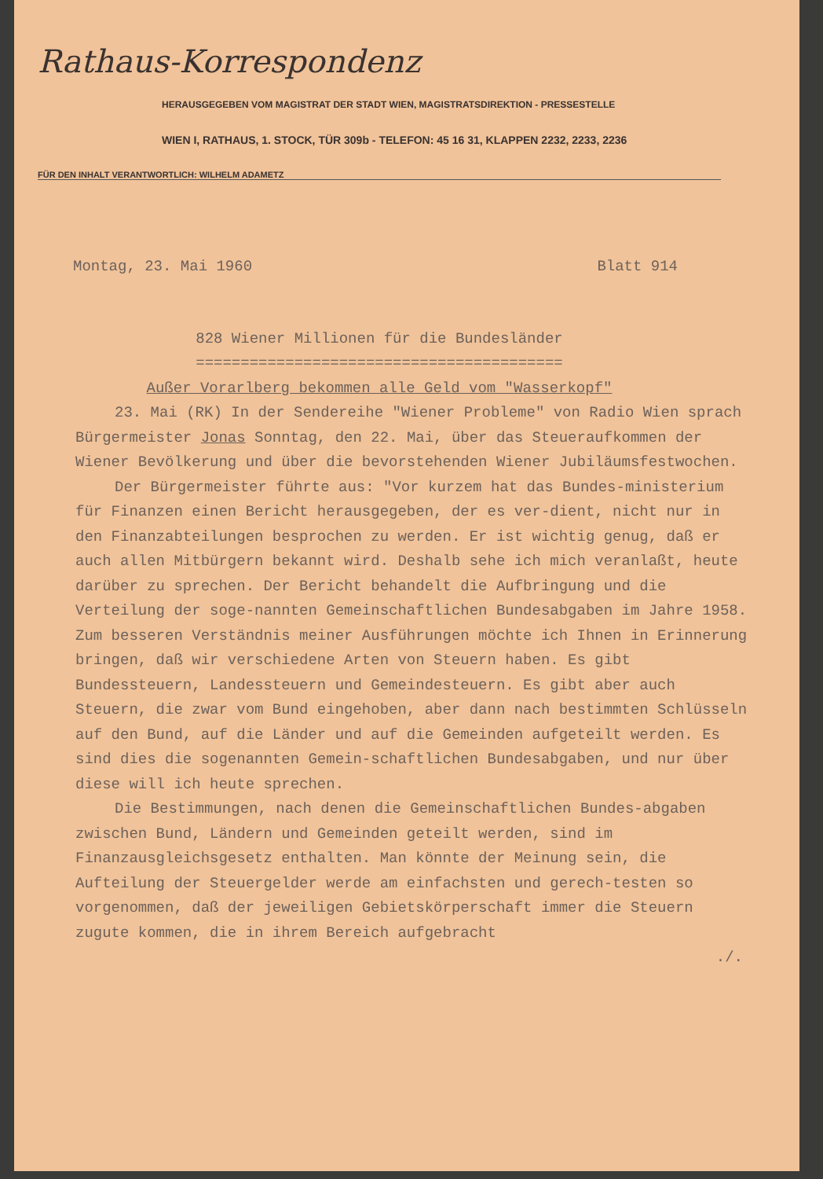Rathaus-Korrespondenz
HERAUSGEGEBEN VOM MAGISTRAT DER STADT WIEN, MAGISTRATSDIREKTION - PRESSESTELLE
WIEN I, RATHAUS, 1. STOCK, TÜR 309b - TELEFON: 45 16 31, KLAPPEN 2232, 2233, 2236
FÜR DEN INHALT VERANTWORTLICH: WILHELM ADAMETZ
Montag, 23. Mai 1960 Blatt 914
828 Wiener Millionen für die Bundesländer
=========================================
Außer Vorarlberg bekommen alle Geld vom "Wasserkopf"
23. Mai (RK) In der Sendereihe "Wiener Probleme" von Radio Wien sprach Bürgermeister Jonas Sonntag, den 22. Mai, über das Steueraufkommen der Wiener Bevölkerung und über die bevorstehenden Wiener Jubiläumsfestwochen.
Der Bürgermeister führte aus: "Vor kurzem hat das Bundes-ministerium für Finanzen einen Bericht herausgegeben, der es ver-dient, nicht nur in den Finanzabteilungen besprochen zu werden. Er ist wichtig genug, daß er auch allen Mitbürgern bekannt wird. Deshalb sehe ich mich veranlaßt, heute darüber zu sprechen. Der Bericht behandelt die Aufbringung und die Verteilung der soge-nannten Gemeinschaftlichen Bundesabgaben im Jahre 1958. Zum besseren Verständnis meiner Ausführungen möchte ich Ihnen in Erinnerung bringen, daß wir verschiedene Arten von Steuern haben. Es gibt Bundessteuern, Landessteuern und Gemeindesteuern. Es gibt aber auch Steuern, die zwar vom Bund eingehoben, aber dann nach bestimmten Schlüsseln auf den Bund, auf die Länder und auf die Gemeinden aufgeteilt werden. Es sind dies die sogenannten Gemein-schaftlichen Bundesabgaben, und nur über diese will ich heute sprechen.
Die Bestimmungen, nach denen die Gemeinschaftlichen Bundes-abgaben zwischen Bund, Ländern und Gemeinden geteilt werden, sind im Finanzausgleichsgesetz enthalten. Man könnte der Meinung sein, die Aufteilung der Steuergelder werde am einfachsten und gerech-testen so vorgenommen, daß der jeweiligen Gebietskörperschaft immer die Steuern zugute kommen, die in ihrem Bereich aufgebracht
./.